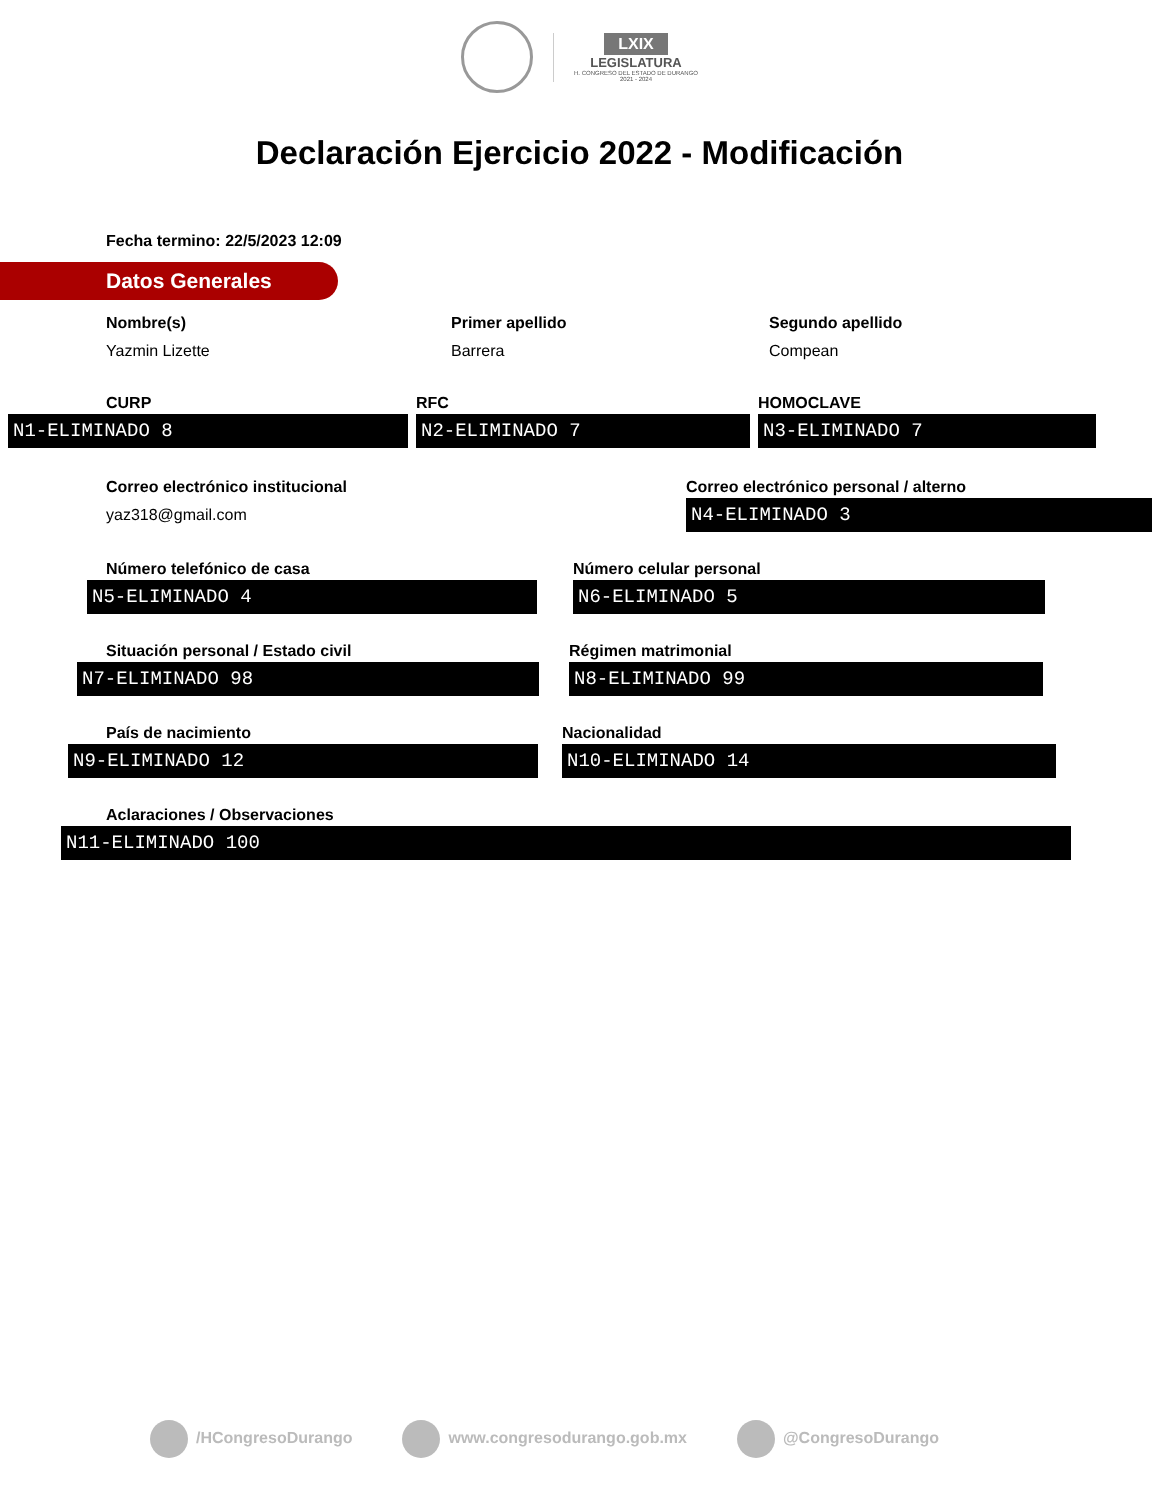LXIX
LEGISLATURA
H. CONGRESO DEL ESTADO DE DURANGO
2021 - 2024
Declaración Ejercicio 2022 - Modificación
Fecha termino: 22/5/2023 12:09
Datos Generales
Nombre(s)
Yazmin Lizette
Primer apellido
Barrera
Segundo apellido
Compean
CURP
N1-ELIMINADO 8
RFC
N2-ELIMINADO 7
HOMOCLAVE
N3-ELIMINADO 7
Correo electrónico institucional
yaz318@gmail.com
Correo electrónico personal / alterno
N4-ELIMINADO 3
Número telefónico de casa
N5-ELIMINADO 4
Número celular personal
N6-ELIMINADO 5
Situación personal / Estado civil
N7-ELIMINADO 98
Régimen matrimonial
N8-ELIMINADO 99
País de nacimiento
N9-ELIMINADO 12
Nacionalidad
N10-ELIMINADO 14
Aclaraciones / Observaciones
N11-ELIMINADO 100
/HCongresoDurango www.congresodurango.gob.mx @CongresoDurango